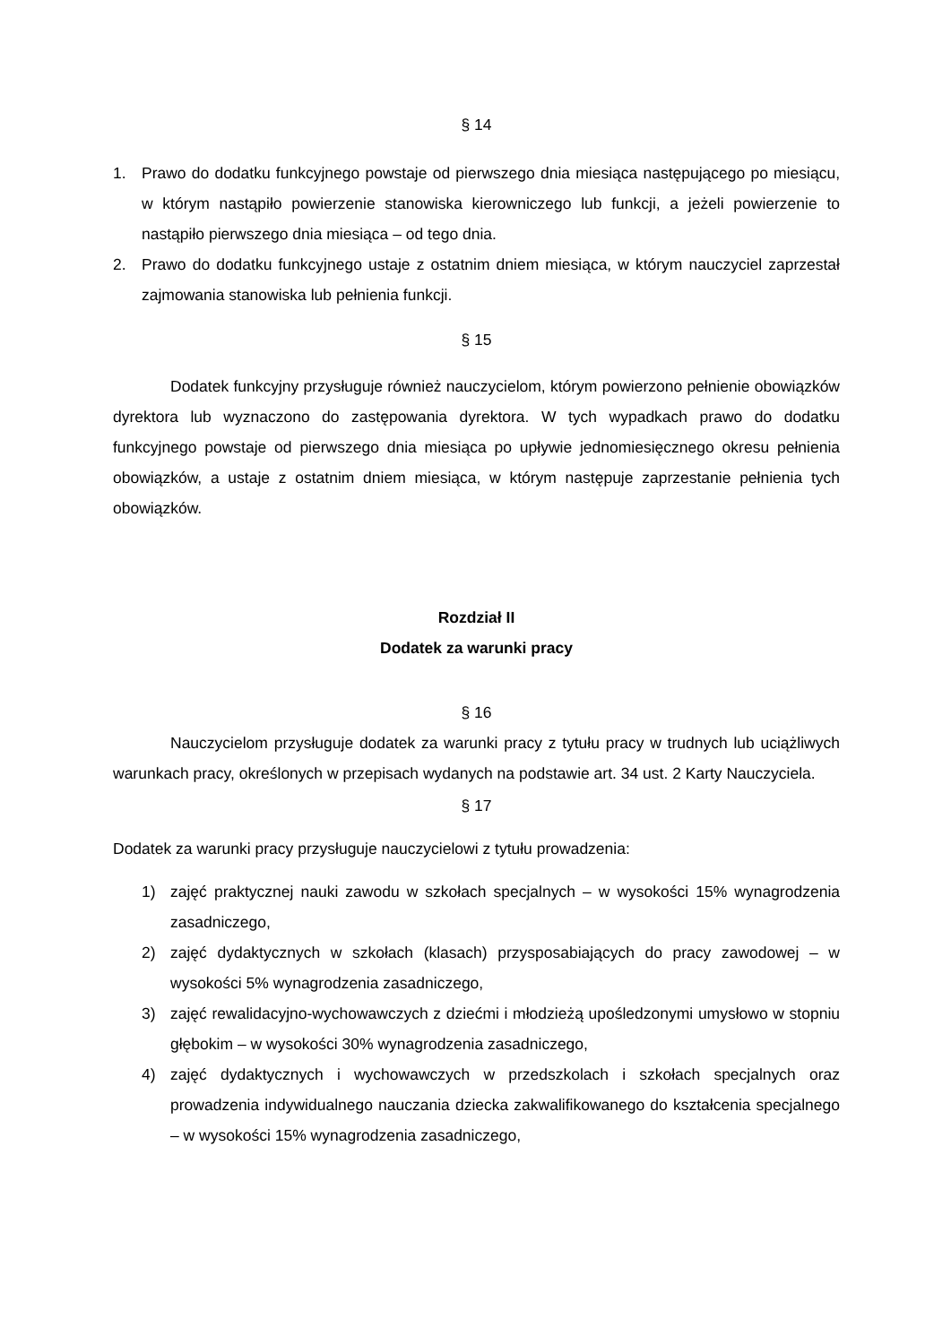§ 14
1. Prawo do dodatku funkcyjnego powstaje od pierwszego dnia miesiąca następującego po miesiącu, w którym nastąpiło powierzenie stanowiska kierowniczego lub funkcji, a jeżeli powierzenie to nastąpiło pierwszego dnia miesiąca – od tego dnia.
2. Prawo do dodatku funkcyjnego ustaje z ostatnim dniem miesiąca, w którym nauczyciel zaprzestał zajmowania stanowiska lub pełnienia funkcji.
§ 15
Dodatek funkcyjny przysługuje również nauczycielom, którym powierzono pełnienie obowiązków dyrektora lub wyznaczono do zastępowania dyrektora. W tych wypadkach prawo do dodatku funkcyjnego powstaje od pierwszego dnia miesiąca po upływie jednomiesięcznego okresu pełnienia obowiązków, a ustaje z ostatnim dniem miesiąca, w którym następuje zaprzestanie pełnienia tych obowiązków.
Rozdział II
Dodatek za warunki pracy
§ 16
Nauczycielom przysługuje dodatek za warunki pracy z tytułu pracy w trudnych lub uciążliwych warunkach pracy, określonych w przepisach wydanych na podstawie art. 34 ust. 2 Karty Nauczyciela.
§ 17
Dodatek za warunki pracy przysługuje nauczycielowi z tytułu prowadzenia:
1) zajęć praktycznej nauki zawodu w szkołach specjalnych – w wysokości 15% wynagrodzenia zasadniczego,
2) zajęć dydaktycznych w szkołach (klasach) przysposabiających do pracy zawodowej – w wysokości 5% wynagrodzenia zasadniczego,
3) zajęć rewalidacyjno-wychowawczych z dziećmi i młodzieżą upośledzonymi umysłowo w stopniu głębokim – w wysokości 30% wynagrodzenia zasadniczego,
4) zajęć dydaktycznych i wychowawczych w przedszkolach i szkołach specjalnych oraz prowadzenia indywidualnego nauczania dziecka zakwalifikowanego do kształcenia specjalnego – w wysokości 15% wynagrodzenia zasadniczego,